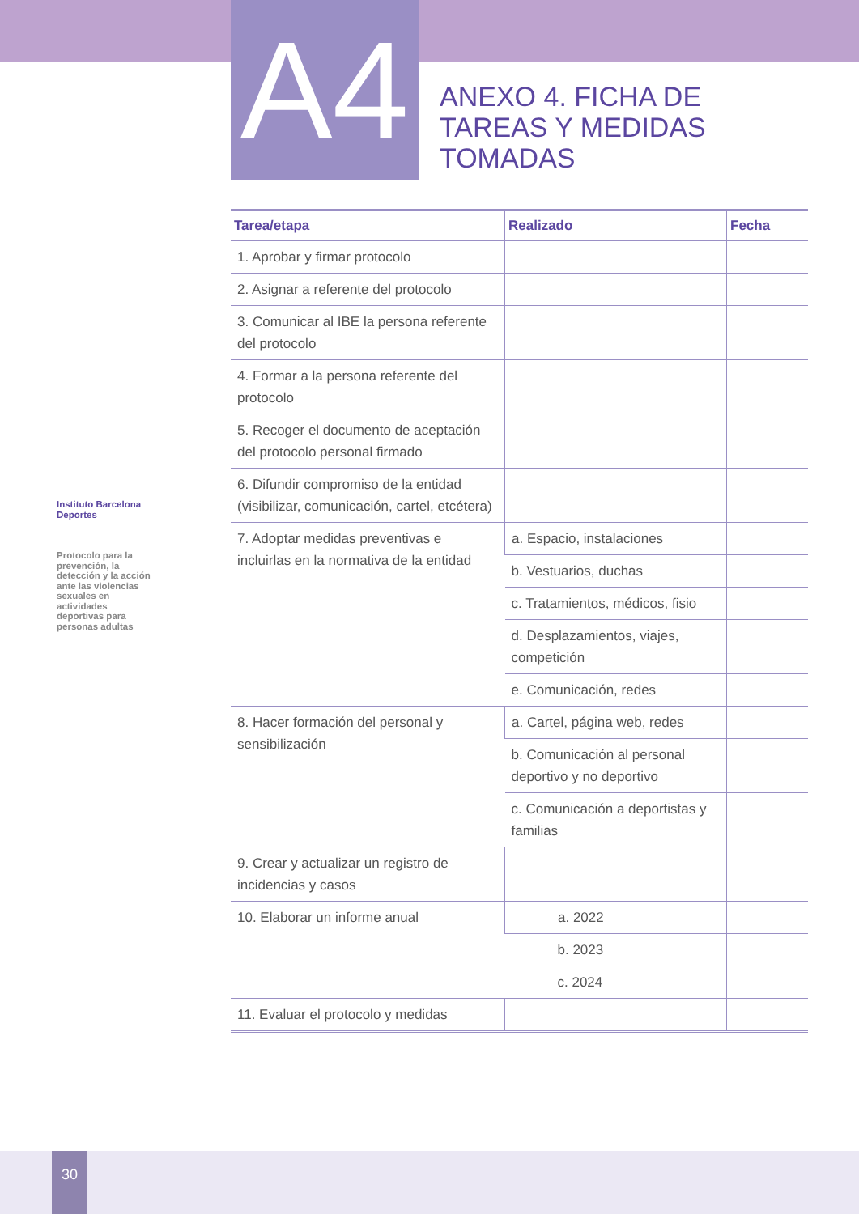A4
ANEXO 4. FICHA DE
TAREAS Y MEDIDAS
TOMADAS
Instituto Barcelona Deportes
Protocolo para la prevención, la detección y la acción ante las violencias sexuales en actividades deportivas para personas adultas
| Tarea/etapa | Realizado | Fecha |
| --- | --- | --- |
| 1. Aprobar y firmar protocolo | | |
| 2. Asignar a referente del protocolo | | |
| 3. Comunicar al IBE la persona referente del protocolo | | |
| 4. Formar a la persona referente del protocolo | | |
| 5. Recoger el documento de aceptación del protocolo personal firmado | | |
| 6. Difundir compromiso de la entidad (visibilizar, comunicación, cartel, etcétera) | | |
| 7. Adoptar medidas preventivas e incluirlas en la normativa de la entidad | a. Espacio, instalaciones | |
| | b. Vestuarios, duchas | |
| | c. Tratamientos, médicos, fisio | |
| | d. Desplazamientos, viajes, competición | |
| | e. Comunicación, redes | |
| 8. Hacer formación del personal y sensibilización | a. Cartel, página web, redes | |
| | b. Comunicación al personal deportivo y no deportivo | |
| | c. Comunicación a deportistas y familias | |
| 9. Crear y actualizar un registro de incidencias y casos | | |
| 10. Elaborar un informe anual | a. 2022 | |
| | b. 2023 | |
| | c. 2024 | |
| 11. Evaluar el protocolo y medidas | | |
30